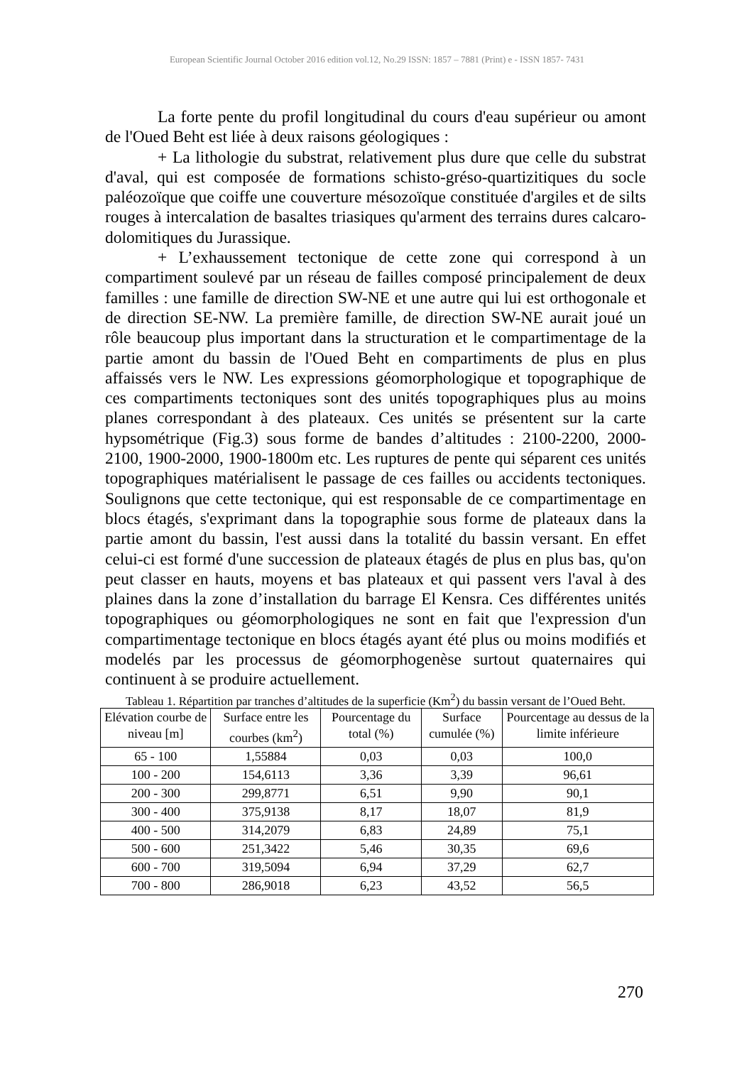European Scientific Journal October 2016 edition vol.12, No.29 ISSN: 1857 – 7881 (Print) e - ISSN 1857- 7431
La forte pente du profil longitudinal du cours d'eau supérieur ou amont de l'Oued Beht est liée à deux raisons géologiques :
+ La lithologie du substrat, relativement plus dure que celle du substrat d'aval, qui est composée de formations schisto-gréso-quartizitiques du socle paléozoïque que coiffe une couverture mésozoïque constituée d'argiles et de silts rouges à intercalation de basaltes triasiques qu'arment des terrains dures calcaro-dolomitiques du Jurassique.
+ L’exhaussement tectonique de cette zone qui correspond à un compartiment soulevé par un réseau de failles composé principalement de deux familles : une famille de direction SW-NE et une autre qui lui est orthogonale et de direction SE-NW. La première famille, de direction SW-NE aurait joué un rôle beaucoup plus important dans la structuration et le compartimentage de la partie amont du bassin de l'Oued Beht en compartiments de plus en plus affaissés vers le NW. Les expressions géomorphologique et topographique de ces compartiments tectoniques sont des unités topographiques plus au moins planes correspondant à des plateaux. Ces unités se présentent sur la carte hypsométrique (Fig.3) sous forme de bandes d’altitudes : 2100-2200, 2000-2100, 1900-2000, 1900-1800m etc. Les ruptures de pente qui séparent ces unités topographiques matérialisent le passage de ces failles ou accidents tectoniques. Soulignons que cette tectonique, qui est responsable de ce compartimentage en blocs étagés, s'exprimant dans la topographie sous forme de plateaux dans la partie amont du bassin, l'est aussi dans la totalité du bassin versant. En effet celui-ci est formé d'une succession de plateaux étagés de plus en plus bas, qu'on peut classer en hauts, moyens et bas plateaux et qui passent vers l'aval à des plaines dans la zone d’installation du barrage El Kensra. Ces différentes unités topographiques ou géomorphologiques ne sont en fait que l'expression d'un compartimentage tectonique en blocs étagés ayant été plus ou moins modifiés et modelés par les processus de géomorphogenèse surtout quaternaires qui continuent à se produire actuellement.
Tableau 1. Répartition par tranches d’altitudes de la superficie (Km<sup>2</sup>) du bassin versant de l’Oued Beht.
| Elévation courbe de niveau [m] | Surface entre les courbes (km<sup>2</sup>) | Pourcentage du total (%) | Surface cumulée (%) | Pourcentage au dessus de la limite inférieure |
| --- | --- | --- | --- | --- |
| 65 - 100 | 1,55884 | 0,03 | 0,03 | 100,0 |
| 100 - 200 | 154,6113 | 3,36 | 3,39 | 96,61 |
| 200 - 300 | 299,8771 | 6,51 | 9,90 | 90,1 |
| 300 - 400 | 375,9138 | 8,17 | 18,07 | 81,9 |
| 400 - 500 | 314,2079 | 6,83 | 24,89 | 75,1 |
| 500 - 600 | 251,3422 | 5,46 | 30,35 | 69,6 |
| 600 - 700 | 319,5094 | 6,94 | 37,29 | 62,7 |
| 700 - 800 | 286,9018 | 6,23 | 43,52 | 56,5 |
270